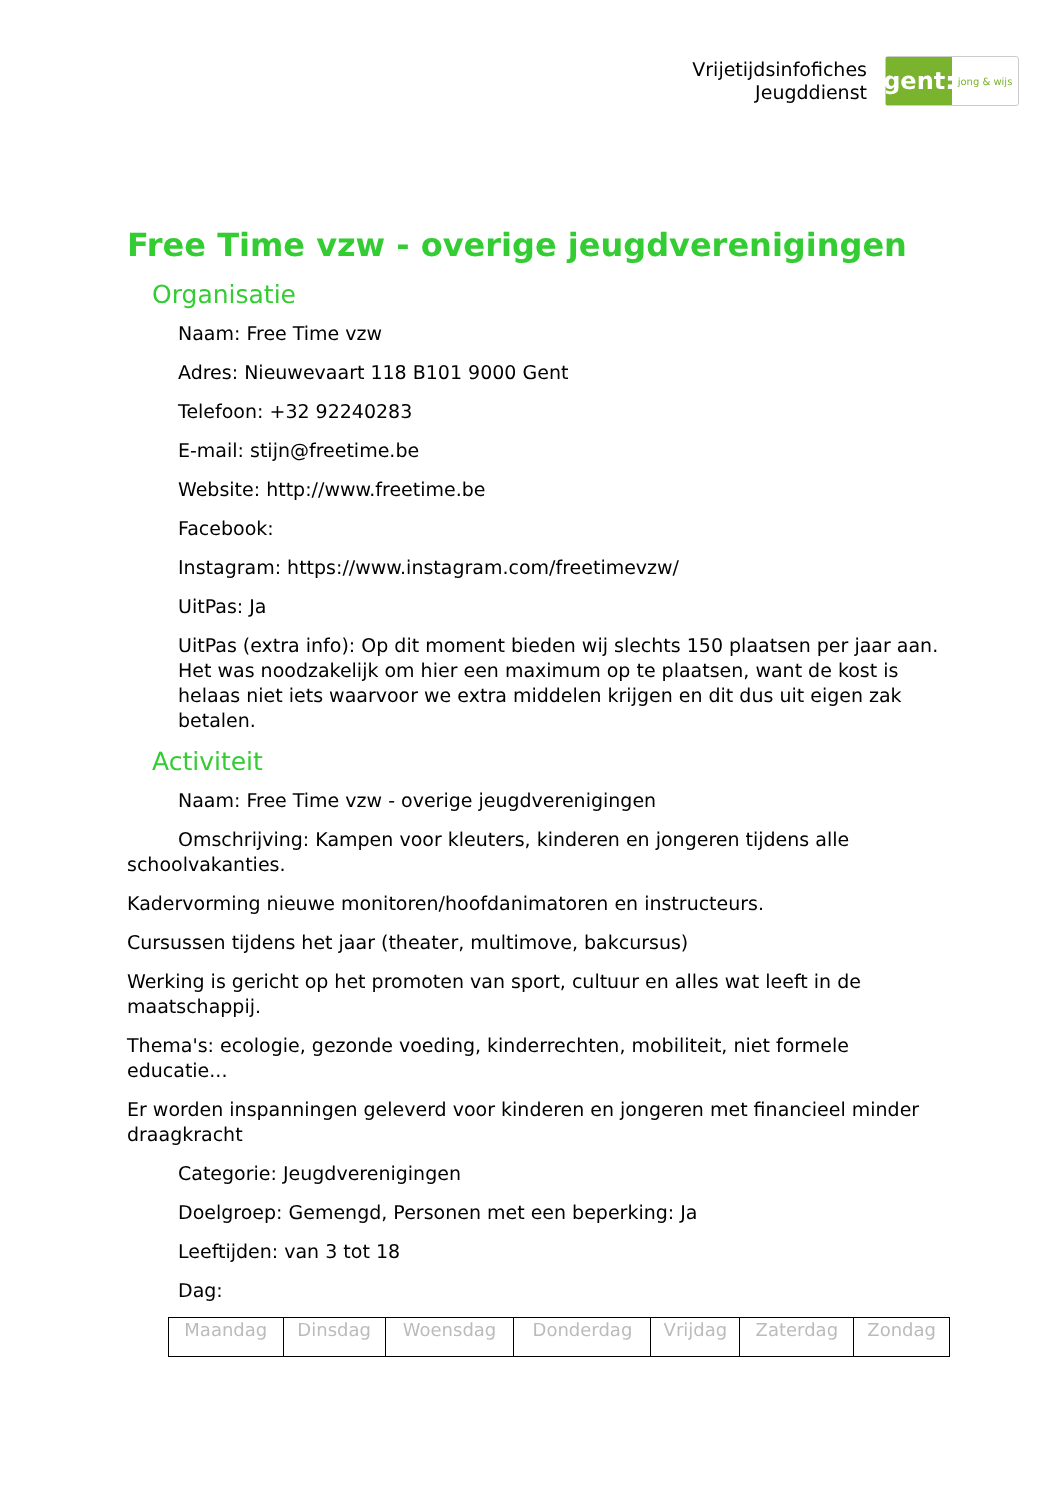Vrijetijdsinfofiches
Jeugddienst
gent:
jong & wijs
Free Time vzw - overige jeugdverenigingen
Organisatie
Naam: Free Time vzw
Adres: Nieuwevaart 118 B101 9000 Gent
Telefoon: +32 92240283
E-mail: stijn@freetime.be
Website: http://www.freetime.be
Facebook:
Instagram: https://www.instagram.com/freetimevzw/
UitPas: Ja
UitPas (extra info): Op dit moment bieden wij slechts 150 plaatsen per jaar aan. Het was noodzakelijk om hier een maximum op te plaatsen, want de kost is helaas niet iets waarvoor we extra middelen krijgen en dit dus uit eigen zak betalen.
Activiteit
Naam: Free Time vzw - overige jeugdverenigingen
Omschrijving: Kampen voor kleuters, kinderen en jongeren tijdens alle schoolvakanties.
Kadervorming nieuwe monitoren/hoofdanimatoren en instructeurs.
Cursussen tijdens het jaar (theater, multimove, bakcursus)
Werking is gericht op het promoten van sport, cultuur en alles wat leeft in de maatschappij.
Thema's: ecologie, gezonde voeding, kinderrechten, mobiliteit, niet formele educatie...
Er worden inspanningen geleverd voor kinderen en jongeren met financieel minder draagkracht
Categorie: Jeugdverenigingen
Doelgroep: Gemengd, Personen met een beperking: Ja
Leeftijden: van 3 tot 18
Dag:
| Maandag | Dinsdag | Woensdag | Donderdag | Vrijdag | Zaterdag | Zondag |